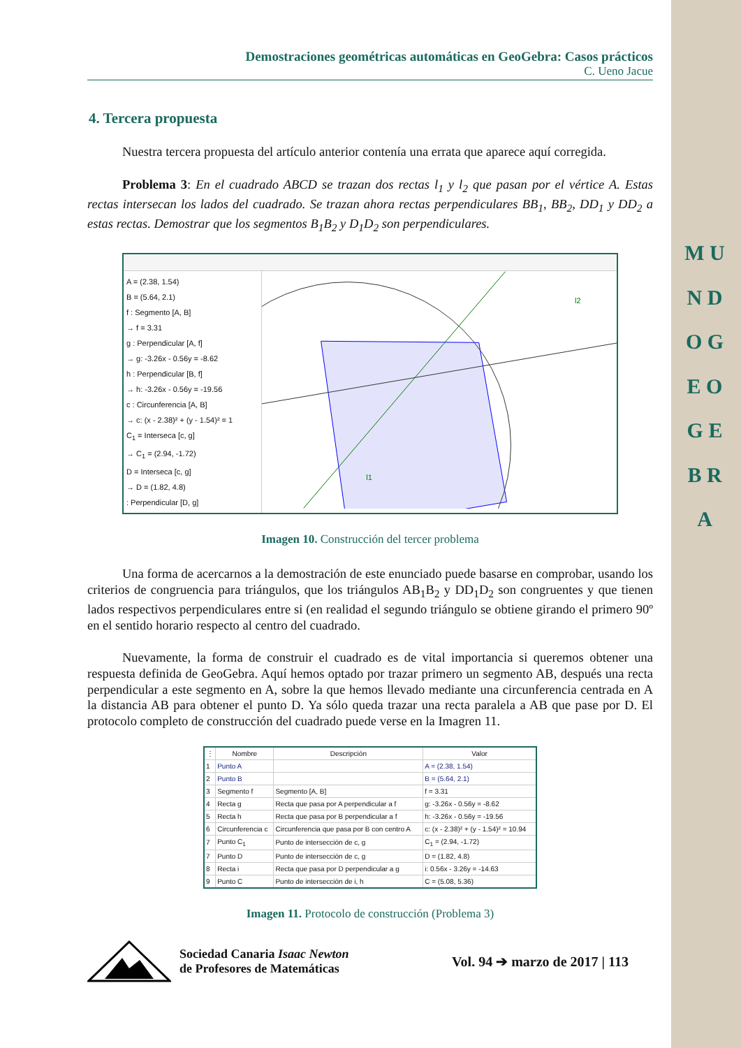M U N D O G E O G E B R A
Demostraciones geométricas automáticas en GeoGebra: Casos prácticos
C. Ueno Jacue
4. Tercera propuesta
Nuestra tercera propuesta del artículo anterior contenía una errata que aparece aquí corregida.
Problema 3: En el cuadrado ABCD se trazan dos rectas l<sub>1</sub> y l<sub>2</sub> que pasan por el vértice A. Estas rectas intersecan los lados del cuadrado. Se trazan ahora rectas perpendiculares BB<sub>1</sub>, BB<sub>2</sub>, DD<sub>1</sub> y DD<sub>2</sub> a estas rectas. Demostrar que los segmentos B<sub>1</sub>B<sub>2</sub> y D<sub>1</sub>D<sub>2</sub> son perpendiculares.
A = (2.38, 1.54)
B = (5.64, 2.1)
f : Segmento [A, B]
→ f = 3.31
g : Perpendicular [A, f]
→ g: -3.26x - 0.56y = -8.62
h : Perpendicular [B, f]
→ h: -3.26x - 0.56y = -19.56
c : Circunferencia [A, B]
→ c: (x - 2.38)² + (y - 1.54)² = 1
C<sub>1</sub> = Interseca [c, g]
→ C<sub>1</sub> = (2.94, -1.72)
D = Interseca [c, g]
→ D = (1.82, 4.8)
: Perpendicular [D, g]
l2
l1
Imagen 10. Construcción del tercer problema
Una forma de acercarnos a la demostración de este enunciado puede basarse en comprobar, usando los criterios de congruencia para triángulos, que los triángulos AB<sub>1</sub>B<sub>2</sub> y DD<sub>1</sub>D<sub>2</sub> son congruentes y que tienen lados respectivos perpendiculares entre si (en realidad el segundo triángulo se obtiene girando el primero 90º en el sentido horario respecto al centro del cuadrado.
Nuevamente, la forma de construir el cuadrado es de vital importancia si queremos obtener una respuesta definida de GeoGebra. Aquí hemos optado por trazar primero un segmento AB, después una recta perpendicular a este segmento en A, sobre la que hemos llevado mediante una circunferencia centrada en A la distancia AB para obtener el punto D. Ya sólo queda trazar una recta paralela a AB que pase por D. El protocolo completo de construcción del cuadrado puede verse en la Imagren 11.
| ⋮ | Nombre | Descripción | Valor |
| --- | --- | --- | --- |
| 1 | Punto A | | A = (2.38, 1.54) |
| 2 | Punto B | | B = (5.64, 2.1) |
| 3 | Segmento f | Segmento [A, B] | f = 3.31 |
| 4 | Recta g | Recta que pasa por A perpendicular a f | g: -3.26x - 0.56y = -8.62 |
| 5 | Recta h | Recta que pasa por B perpendicular a f | h: -3.26x - 0.56y = -19.56 |
| 6 | Circunferencia c | Circunferencia que pasa por B con centro A | c: (x - 2.38)² + (y - 1.54)² = 10.94 |
| 7 | Punto C<sub>1</sub> | Punto de intersección de c, g | C<sub>1</sub> = (2.94, -1.72) |
| 7 | Punto D | Punto de intersección de c, g | D = (1.82, 4.8) |
| 8 | Recta i | Recta que pasa por D perpendicular a g | i: 0.56x - 3.26y = -14.63 |
| 9 | Punto C | Punto de intersección de i, h | C = (5.08, 5.36) |
Imagen 11. Protocolo de construcción (Problema 3)
Sociedad Canaria Isaac Newton
de Profesores de Matemáticas
Vol. 94 ➔ marzo de 2017 | 113